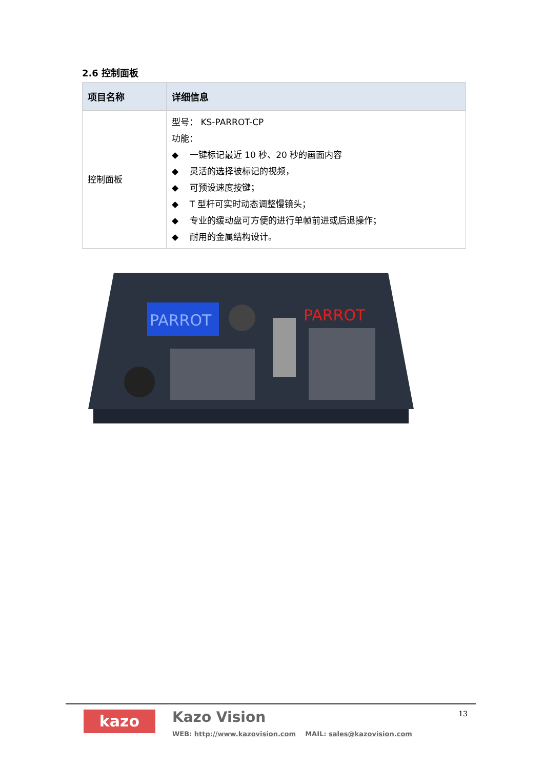2.6 控制面板
| 项目名称 | 详细信息 |
| --- | --- |
| 控制面板 | 型号： KS-PARROT-CP 功能： ◆ 一键标记最近 10 秒、20 秒的画面内容 ◆ 灵活的选择被标记的视频， ◆ 可预设速度按键； ◆ T 型杆可实时动态调整慢镜头； ◆ 专业的缓动盘可方便的进行单帧前进或后退操作； ◆ 耐用的金属结构设计。 |
PARROT
PARROT
kazo Kazo Vision
WEB: http://www.kazovision.com MAIL: sales@kazovision.com
13